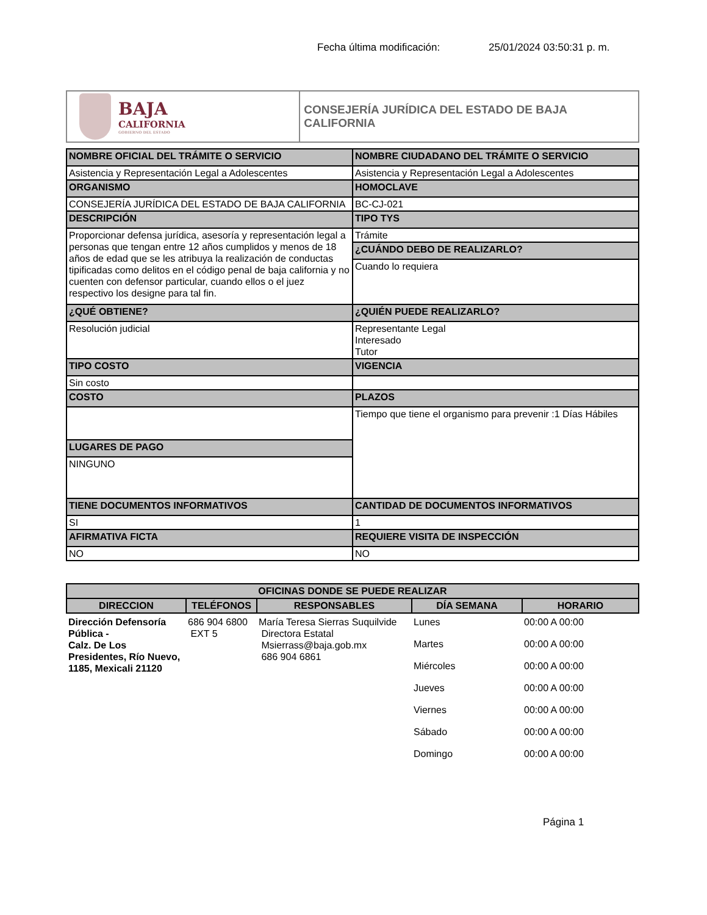Fecha última modificación: 25/01/2024 03:50:31 p. m.
BAJA
CALIFORNIA
GOBIERNO DEL ESTADO
CONSEJERÍA JURÍDICA DEL ESTADO DE BAJA CALIFORNIA
| NOMBRE OFICIAL DEL TRÁMITE O SERVICIO | NOMBRE CIUDADANO DEL TRÁMITE O SERVICIO |
| Asistencia y Representación Legal a Adolescentes | Asistencia y Representación Legal a Adolescentes |
| ORGANISMO | HOMOCLAVE |
| CONSEJERÍA JURÍDICA DEL ESTADO DE BAJA CALIFORNIA | BC-CJ-021 |
| DESCRIPCIÓN | TIPO TYS |
| Proporcionar defensa jurídica, asesoría y representación legal a personas que tengan entre 12 años cumplidos y menos de 18 años de edad que se les atribuya la realización de conductas tipificadas como delitos en el código penal de baja california y no cuenten con defensor particular, cuando ellos o el juez respectivo los designe para tal fin. | Trámite |
| | ¿CUÁNDO DEBO DE REALIZARLO? |
| | Cuando lo requiera |
| ¿QUÉ OBTIENE? | ¿QUIÉN PUEDE REALIZARLO? |
| Resolución judicial | Representante Legal Interesado Tutor |
| TIPO COSTO | VIGENCIA |
| Sin costo | |
| COSTO | PLAZOS |
| | Tiempo que tiene el organismo para prevenir :1 Días Hábiles |
| LUGARES DE PAGO | |
| NINGUNO | |
| TIENE DOCUMENTOS INFORMATIVOS | CANTIDAD DE DOCUMENTOS INFORMATIVOS |
| SI | 1 |
| AFIRMATIVA FICTA | REQUIERE VISITA DE INSPECCIÓN |
| NO | NO |
| OFICINAS DONDE SE PUEDE REALIZAR | | | | |
| --- | --- | --- | --- | --- |
| DIRECCION | TELÉFONOS | RESPONSABLES | DÍA SEMANA | HORARIO |
| Dirección Defensoría Pública - Calz. De Los Presidentes, Río Nuevo, 1185, Mexicali 21120 | 686 904 6800 EXT 5 | María Teresa Sierras Suquilvide Directora Estatal Msierrass@baja.gob.mx 686 904 6861 | Lunes | 00:00 A 00:00 |
| | | | Martes | 00:00 A 00:00 |
| | | | Miércoles | 00:00 A 00:00 |
| | | | Jueves | 00:00 A 00:00 |
| | | | Viernes | 00:00 A 00:00 |
| | | | Sábado | 00:00 A 00:00 |
| | | | Domingo | 00:00 A 00:00 |
Página 1